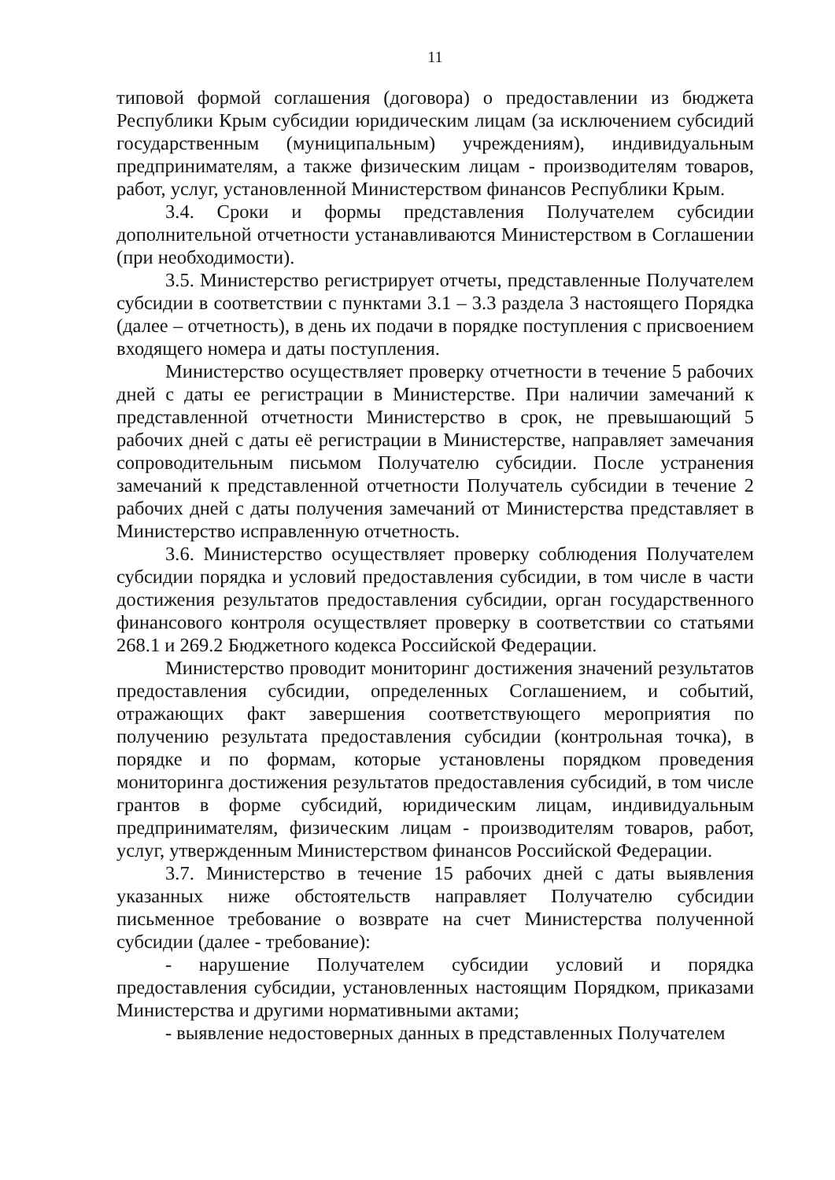11
типовой формой соглашения (договора) о предоставлении из бюджета Республики Крым субсидии юридическим лицам (за исключением субсидий государственным (муниципальным) учреждениям), индивидуальным предпринимателям, а также физическим лицам - производителям товаров, работ, услуг, установленной Министерством финансов Республики Крым.
3.4. Сроки и формы представления Получателем субсидии дополнительной отчетности устанавливаются Министерством в Соглашении (при необходимости).
3.5. Министерство регистрирует отчеты, представленные Получателем субсидии в соответствии с пунктами 3.1 – 3.3 раздела 3 настоящего Порядка (далее – отчетность), в день их подачи в порядке поступления с присвоением входящего номера и даты поступления.
Министерство осуществляет проверку отчетности в течение 5 рабочих дней с даты ее регистрации в Министерстве. При наличии замечаний к представленной отчетности Министерство в срок, не превышающий 5 рабочих дней с даты её регистрации в Министерстве, направляет замечания сопроводительным письмом Получателю субсидии. После устранения замечаний к представленной отчетности Получатель субсидии в течение 2 рабочих дней с даты получения замечаний от Министерства представляет в Министерство исправленную отчетность.
3.6. Министерство осуществляет проверку соблюдения Получателем субсидии порядка и условий предоставления субсидии, в том числе в части достижения результатов предоставления субсидии, орган государственного финансового контроля осуществляет проверку в соответствии со статьями 268.1 и 269.2 Бюджетного кодекса Российской Федерации.
Министерство проводит мониторинг достижения значений результатов предоставления субсидии, определенных Соглашением, и событий, отражающих факт завершения соответствующего мероприятия по получению результата предоставления субсидии (контрольная точка), в порядке и по формам, которые установлены порядком проведения мониторинга достижения результатов предоставления субсидий, в том числе грантов в форме субсидий, юридическим лицам, индивидуальным предпринимателям, физическим лицам - производителям товаров, работ, услуг, утвержденным Министерством финансов Российской Федерации.
3.7. Министерство в течение 15 рабочих дней с даты выявления указанных ниже обстоятельств направляет Получателю субсидии письменное требование о возврате на счет Министерства полученной субсидии (далее - требование):
- нарушение Получателем субсидии условий и порядка предоставления субсидии, установленных настоящим Порядком, приказами Министерства и другими нормативными актами;
- выявление недостоверных данных в представленных Получателем